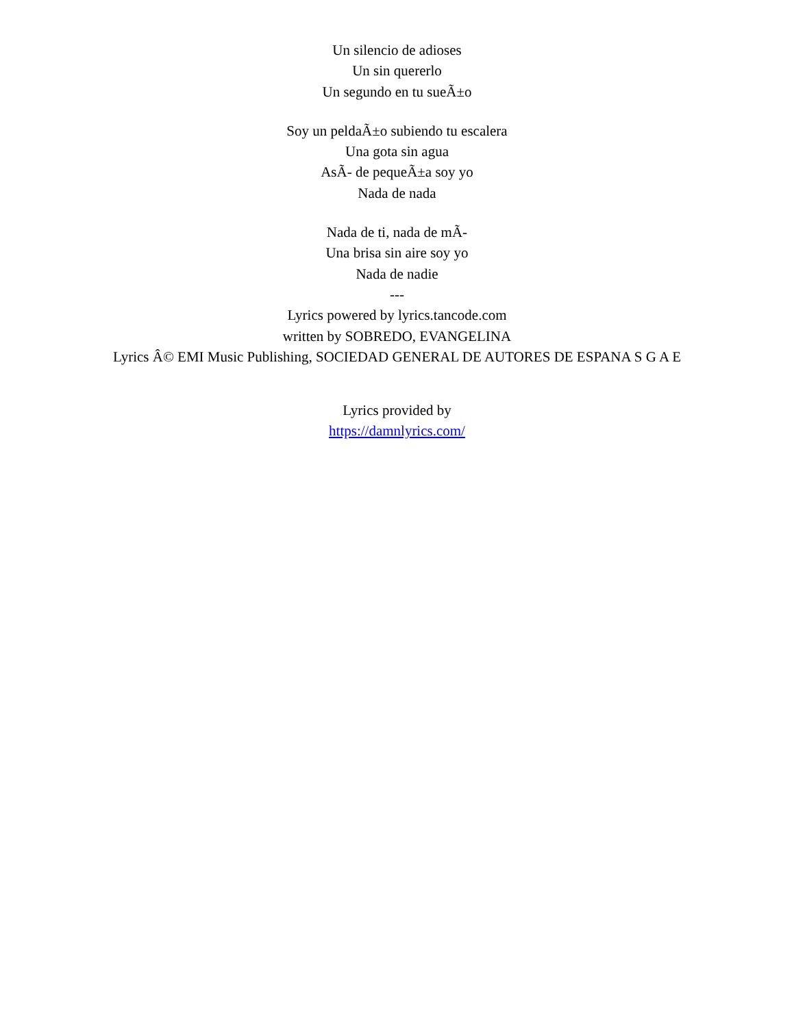Un silencio de adioses
Un sin quererlo
Un segundo en tu sueÃ±o
Soy un peldaÃ±o subiendo tu escalera
Una gota sin agua
AsÃ- de pequeÃ±a soy yo
Nada de nada
Nada de ti, nada de mÃ-
Una brisa sin aire soy yo
Nada de nadie
---
Lyrics powered by lyrics.tancode.com
written by SOBREDO, EVANGELINA
Lyrics Â© EMI Music Publishing, SOCIEDAD GENERAL DE AUTORES DE ESPANA S G A E
Lyrics provided by
https://damnlyrics.com/